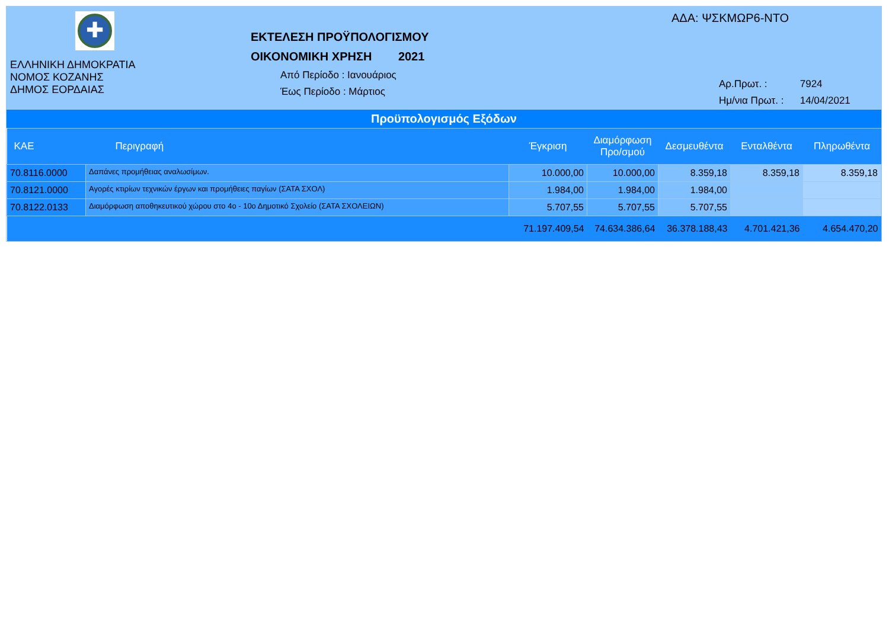✚
ΕΛΛΗΝΙΚΗ ΔΗΜΟΚΡΑΤΙΑ
ΝΟΜΟΣ ΚΟΖΑΝΗΣ
ΔΗΜΟΣ ΕΟΡΔΑΙΑΣ
ΕΚΤΕΛΕΣΗ ΠΡΟΫΠΟΛΟΓΙΣΜΟΥ
ΟΙΚΟΝΟΜΙΚΗ ΧΡΗΣΗ 2021
Από Περίοδο : Ιανουάριος
Έως Περίοδο : Μάρτιος
ΑΔΑ: ΨΣΚΜΩΡ6-ΝΤΟ
Αρ.Πρωτ. : 7924
Ημ/νια Πρωτ. : 14/04/2021
Προϋπολογισμός Εξόδων
| ΚΑΕ | Περιγραφή | Έγκριση | Διαμόρφωση Προ/σμού | Δεσμευθέντα | Ενταλθέντα | Πληρωθέντα |
| --- | --- | --- | --- | --- | --- | --- |
| 70.8116.0000 | Δαπάνες προμήθειας αναλωσίμων. | 10.000,00 | 10.000,00 | 8.359,18 | 8.359,18 | 8.359,18 |
| 70.8121.0000 | Αγορές κτιρίων τεχνικών έργων και προμήθειες παγίων (ΣΑΤΑ ΣΧΟΛ) | 1.984,00 | 1.984,00 | 1.984,00 | | |
| 70.8122.0133 | Διαμόρφωση αποθηκευτικού χώρου στο 4ο - 10ο Δημοτικό Σχολείο (ΣΑΤΑ ΣΧΟΛΕΙΩΝ) | 5.707,55 | 5.707,55 | 5.707,55 | | |
| | | 71.197.409,54 | 74.634.386,64 | 36.378.188,43 | 4.701.421,36 | 4.654.470,20 |